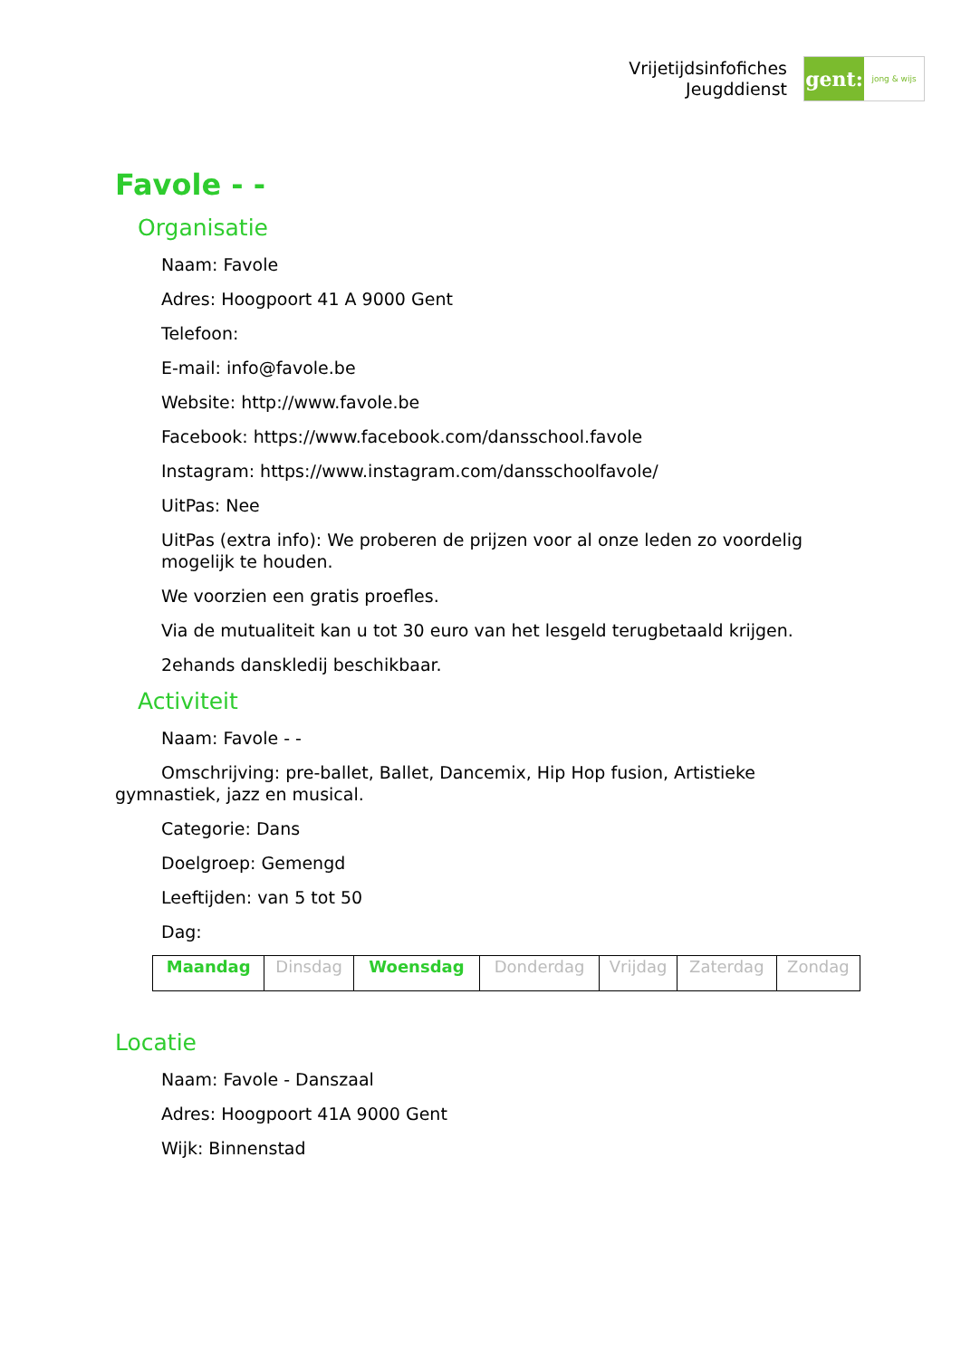Vrijetijdsinfofiches
Jeugddienst
gent:
jong & wijs
Favole - -
Organisatie
Naam: Favole
Adres: Hoogpoort 41 A 9000 Gent
Telefoon:
E-mail: info@favole.be
Website: http://www.favole.be
Facebook: https://www.facebook.com/dansschool.favole
Instagram: https://www.instagram.com/dansschoolfavole/
UitPas: Nee
UitPas (extra info): We proberen de prijzen voor al onze leden zo voordelig mogelijk te houden.
We voorzien een gratis proefles.
Via de mutualiteit kan u tot 30 euro van het lesgeld terugbetaald krijgen.
2ehands danskledij beschikbaar.
Activiteit
Naam: Favole - -
Omschrijving: pre-ballet, Ballet, Dancemix, Hip Hop fusion, Artistieke gymnastiek, jazz en musical.
Categorie: Dans
Doelgroep: Gemengd
Leeftijden: van 5 tot 50
Dag:
| Maandag | Dinsdag | Woensdag | Donderdag | Vrijdag | Zaterdag | Zondag |
Locatie
Naam: Favole - Danszaal
Adres: Hoogpoort 41A 9000 Gent
Wijk: Binnenstad